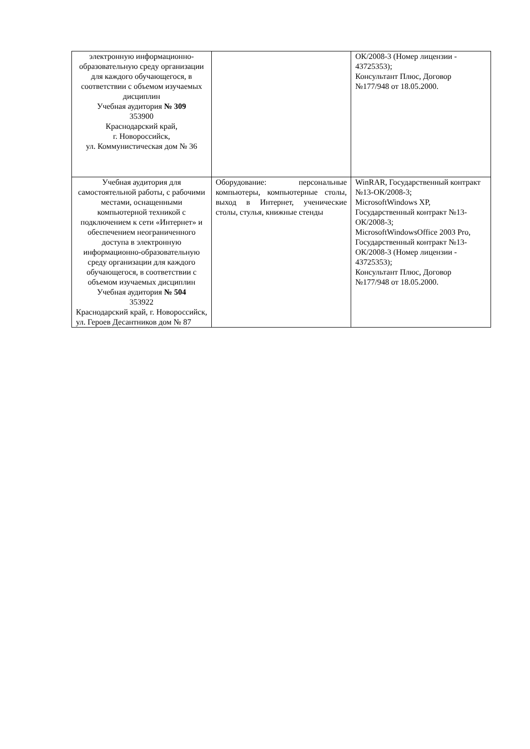| электронную информационно-образовательную среду организации для каждого обучающегося, в соответствии с объемом изучаемых дисциплин Учебная аудитория № 309 353900 Краснодарский край, г. Новороссийск, ул. Коммунистическая дом № 36 | | ОК/2008-3 (Номер лицензии - 43725353); Консультант Плюс, Договор №177/948 от 18.05.2000. |
| Учебная аудитория для самостоятельной работы, с рабочими местами, оснащенными компьютерной техникой с подключением к сети «Интернет» и обеспечением неограниченного доступа в электронную информационно-образовательную среду организации для каждого обучающегося, в соответствии с объемом изучаемых дисциплин Учебная аудитория № 504 353922 Краснодарский край, г. Новороссийск, ул. Героев Десантников дом № 87 | Оборудование: персональные компьютеры, компьютерные столы, выход в Интернет, ученические столы, стулья, книжные стенды | WinRAR, Государственный контракт №13-ОК/2008-3; MicrosoftWindows XP, Государственный контракт №13-ОК/2008-3; MicrosoftWindowsOffice 2003 Pro, Государственный контракт №13-ОК/2008-3 (Номер лицензии - 43725353); Консультант Плюс, Договор №177/948 от 18.05.2000. |